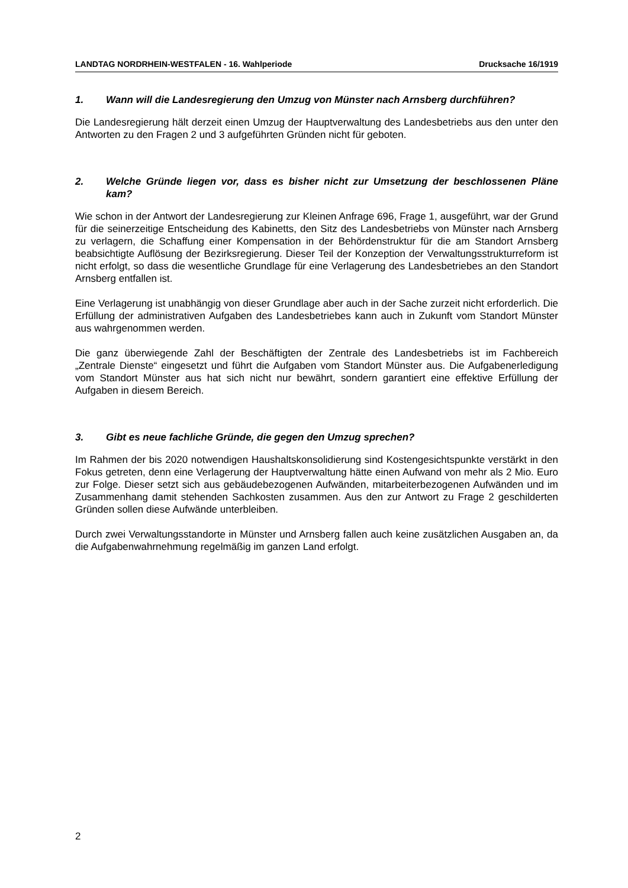LANDTAG NORDRHEIN-WESTFALEN - 16. Wahlperiode Drucksache 16/1919
1. Wann will die Landesregierung den Umzug von Münster nach Arnsberg durchführen?
Die Landesregierung hält derzeit einen Umzug der Hauptverwaltung des Landesbetriebs aus den unter den Antworten zu den Fragen 2 und 3 aufgeführten Gründen nicht für geboten.
2. Welche Gründe liegen vor, dass es bisher nicht zur Umsetzung der beschlossenen Pläne kam?
Wie schon in der Antwort der Landesregierung zur Kleinen Anfrage 696, Frage 1, ausgeführt, war der Grund für die seinerzeitige Entscheidung des Kabinetts, den Sitz des Landesbetriebs von Münster nach Arnsberg zu verlagern, die Schaffung einer Kompensation in der Behördenstruktur für die am Standort Arnsberg beabsichtigte Auflösung der Bezirksregierung. Dieser Teil der Konzeption der Verwaltungsstrukturreform ist nicht erfolgt, so dass die wesentliche Grundlage für eine Verlagerung des Landesbetriebes an den Standort Arnsberg entfallen ist.
Eine Verlagerung ist unabhängig von dieser Grundlage aber auch in der Sache zurzeit nicht erforderlich. Die Erfüllung der administrativen Aufgaben des Landesbetriebes kann auch in Zukunft vom Standort Münster aus wahrgenommen werden.
Die ganz überwiegende Zahl der Beschäftigten der Zentrale des Landesbetriebs ist im Fachbereich „Zentrale Dienste“ eingesetzt und führt die Aufgaben vom Standort Münster aus. Die Aufgabenerledigung vom Standort Münster aus hat sich nicht nur bewährt, sondern garantiert eine effektive Erfüllung der Aufgaben in diesem Bereich.
3. Gibt es neue fachliche Gründe, die gegen den Umzug sprechen?
Im Rahmen der bis 2020 notwendigen Haushaltskonsolidierung sind Kostengesichtspunkte verstärkt in den Fokus getreten, denn eine Verlagerung der Hauptverwaltung hätte einen Aufwand von mehr als 2 Mio. Euro zur Folge. Dieser setzt sich aus gebäudebezogenen Aufwänden, mitarbeiterbezogenen Aufwänden und im Zusammenhang damit stehenden Sachkosten zusammen. Aus den zur Antwort zu Frage 2 geschilderten Gründen sollen diese Aufwände unterbleiben.
Durch zwei Verwaltungsstandorte in Münster und Arnsberg fallen auch keine zusätzlichen Ausgaben an, da die Aufgabenwahrnehmung regelmäßig im ganzen Land erfolgt.
2